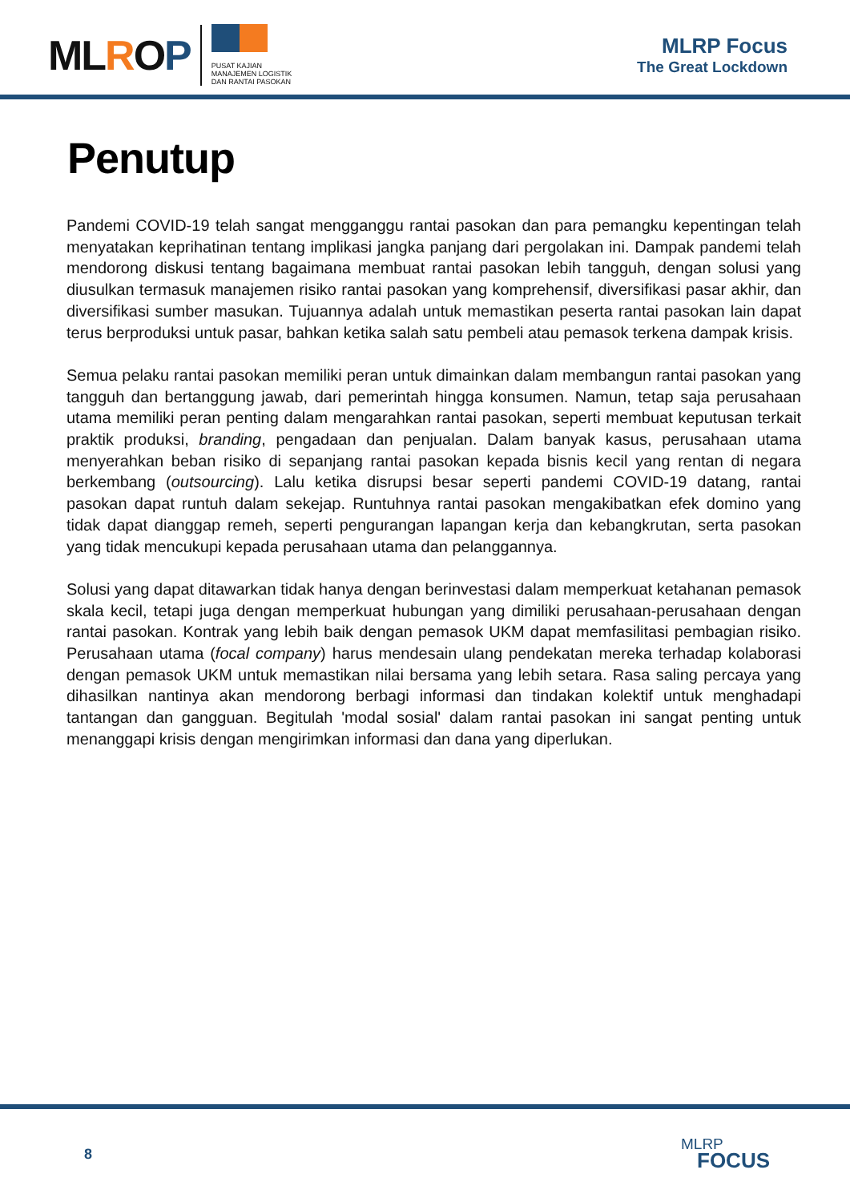MLROP
PUSAT KAJIAN
MANAJEMEN LOGISTIK
DAN RANTAI PASOKAN
MLRP Focus
The Great Lockdown
Penutup
Pandemi COVID-19 telah sangat mengganggu rantai pasokan dan para pemangku kepentingan telah menyatakan keprihatinan tentang implikasi jangka panjang dari pergolakan ini. Dampak pandemi telah mendorong diskusi tentang bagaimana membuat rantai pasokan lebih tangguh, dengan solusi yang diusulkan termasuk manajemen risiko rantai pasokan yang komprehensif, diversifikasi pasar akhir, dan diversifikasi sumber masukan. Tujuannya adalah untuk memastikan peserta rantai pasokan lain dapat terus berproduksi untuk pasar, bahkan ketika salah satu pembeli atau pemasok terkena dampak krisis.
Semua pelaku rantai pasokan memiliki peran untuk dimainkan dalam membangun rantai pasokan yang tangguh dan bertanggung jawab, dari pemerintah hingga konsumen. Namun, tetap saja perusahaan utama memiliki peran penting dalam mengarahkan rantai pasokan, seperti membuat keputusan terkait praktik produksi, branding, pengadaan dan penjualan. Dalam banyak kasus, perusahaan utama menyerahkan beban risiko di sepanjang rantai pasokan kepada bisnis kecil yang rentan di negara berkembang (outsourcing). Lalu ketika disrupsi besar seperti pandemi COVID-19 datang, rantai pasokan dapat runtuh dalam sekejap. Runtuhnya rantai pasokan mengakibatkan efek domino yang tidak dapat dianggap remeh, seperti pengurangan lapangan kerja dan kebangkrutan, serta pasokan yang tidak mencukupi kepada perusahaan utama dan pelanggannya.
Solusi yang dapat ditawarkan tidak hanya dengan berinvestasi dalam memperkuat ketahanan pemasok skala kecil, tetapi juga dengan memperkuat hubungan yang dimiliki perusahaan-perusahaan dengan rantai pasokan. Kontrak yang lebih baik dengan pemasok UKM dapat memfasilitasi pembagian risiko. Perusahaan utama (focal company) harus mendesain ulang pendekatan mereka terhadap kolaborasi dengan pemasok UKM untuk memastikan nilai bersama yang lebih setara. Rasa saling percaya yang dihasilkan nantinya akan mendorong berbagi informasi dan tindakan kolektif untuk menghadapi tantangan dan gangguan. Begitulah 'modal sosial' dalam rantai pasokan ini sangat penting untuk menanggapi krisis dengan mengirimkan informasi dan dana yang diperlukan.
8
MLRP
FOCUS